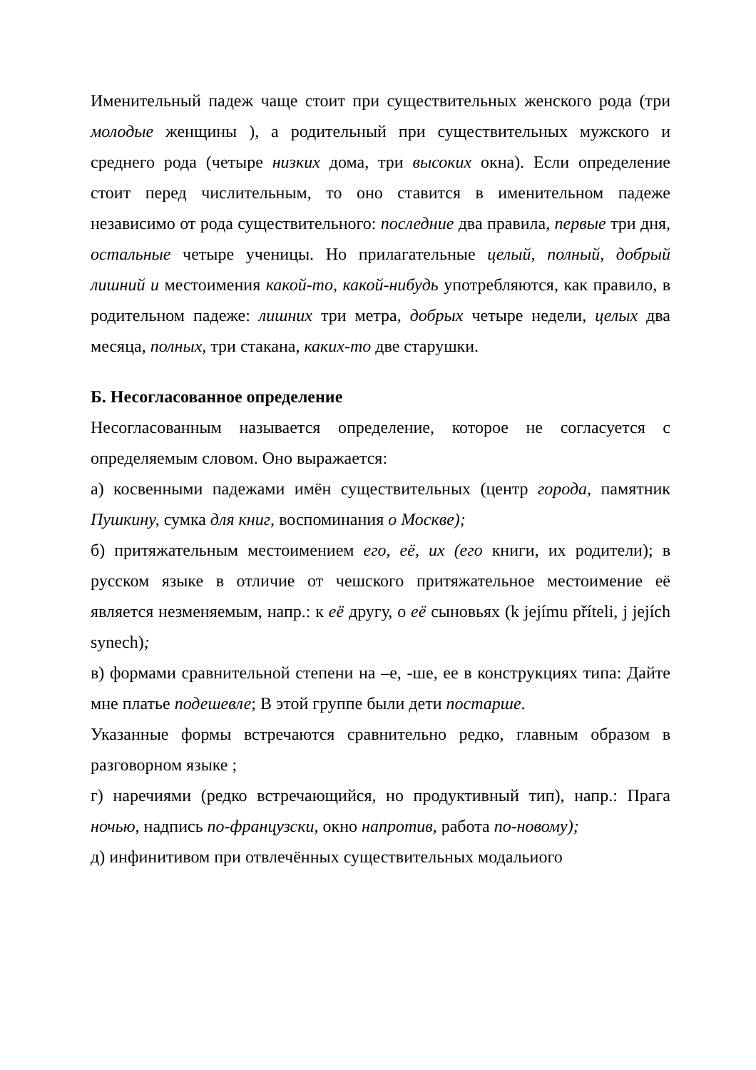Именительный падеж чаще стоит при существительных женского рода (три молодые женщины ), а родительный при существительных мужского и среднего рода (четыре низких дома, три высоких окна). Если определение стоит перед числительным, то оно ставится в именительном падеже независимо от рода существительного: последние два правила, первые три дня, остальные четыре ученицы. Но прилагательные целый, полный, добрый лишний и местоимения какой-то, какой-нибудь употребляются, как правило, в родительном падеже: лишних три метра, добрых четыре недели, целых два месяца, полных, три стакана, каких-то две старушки.
Б. Несогласованное определение
Несогласованным называется определение, которое не согласуется с определяемым словом. Оно выражается:
а) косвенными падежами имён существительных (центр города, памятник Пушкину, сумка для книг, воспоминания о Москве);
б) притяжательным местоимением его, её, их (его книги, их родители); в русском языке в отличие от чешского притяжательное местоимение её является незменяемым, напр.: к её другу, о её сыновьях (k jejímu příteli, j jejích synech);
в) формами сравнительной степени на –е, -ше, ее в конструкциях типа: Дайте мне платье подешевле; В этой группе были дети постарше.
Указанные формы встречаются сравнительно редко, главным образом в разговорном языке ;
г) наречиями (редко встречающийся, но продуктивный тип), напр.: Прага ночью, надпись по-французски, окно напротив, работа по-новому);
д) инфинитивом при отвлечённых существительных модальиого